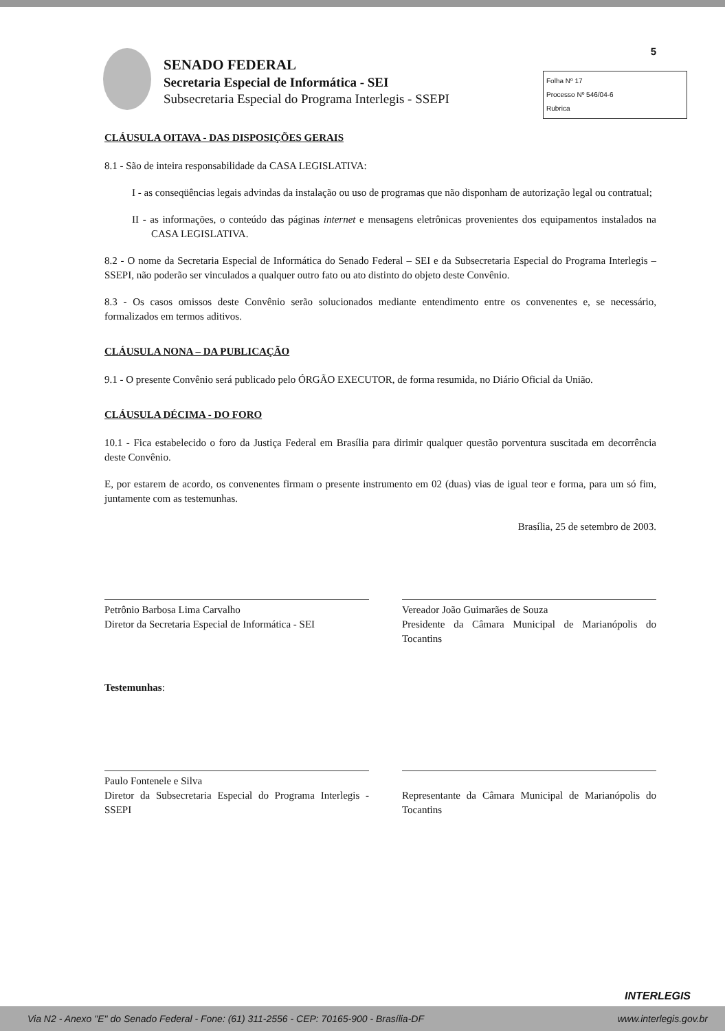5
SENADO FEDERAL
Secretaria Especial de Informática - SEI
Subsecretaria Especial do Programa Interlegis - SSEPI
Folha Nº 17
Processo Nº 546/04-6
Rubrica
CLÁUSULA OITAVA - DAS DISPOSIÇÕES GERAIS
8.1 - São de inteira responsabilidade da CASA LEGISLATIVA:
I - as conseqüências legais advindas da instalação ou uso de programas que não disponham de autorização legal ou contratual;
II - as informações, o conteúdo das páginas internet e mensagens eletrônicas provenientes dos equipamentos instalados na CASA LEGISLATIVA.
8.2 - O nome da Secretaria Especial de Informática do Senado Federal – SEI e da Subsecretaria Especial do Programa Interlegis – SSEPI, não poderão ser vinculados a qualquer outro fato ou ato distinto do objeto deste Convênio.
8.3 - Os casos omissos deste Convênio serão solucionados mediante entendimento entre os convenentes e, se necessário, formalizados em termos aditivos.
CLÁUSULA NONA – DA PUBLICAÇÃO
9.1 - O presente Convênio será publicado pelo ÓRGÃO EXECUTOR, de forma resumida, no Diário Oficial da União.
CLÁUSULA DÉCIMA - DO FORO
10.1 - Fica estabelecido o foro da Justiça Federal em Brasília para dirimir qualquer questão porventura suscitada em decorrência deste Convênio.
E, por estarem de acordo, os convenentes firmam o presente instrumento em 02 (duas) vias de igual teor e forma, para um só fim, juntamente com as testemunhas.
Brasília, 25 de setembro de 2003.
Petrônio Barbosa Lima Carvalho
Diretor da Secretaria Especial de Informática - SEI
Vereador João Guimarães de Souza
Presidente da Câmara Municipal de Marianópolis do Tocantins
Testemunhas:
Paulo Fontenele e Silva
Diretor da Subsecretaria Especial do Programa Interlegis - SSEPI
Representante da Câmara Municipal de Marianópolis do Tocantins
INTERLEGIS
Via N2 - Anexo "E" do Senado Federal - Fone: (61) 311-2556 - CEP: 70165-900 - Brasília-DF www.interlegis.gov.br